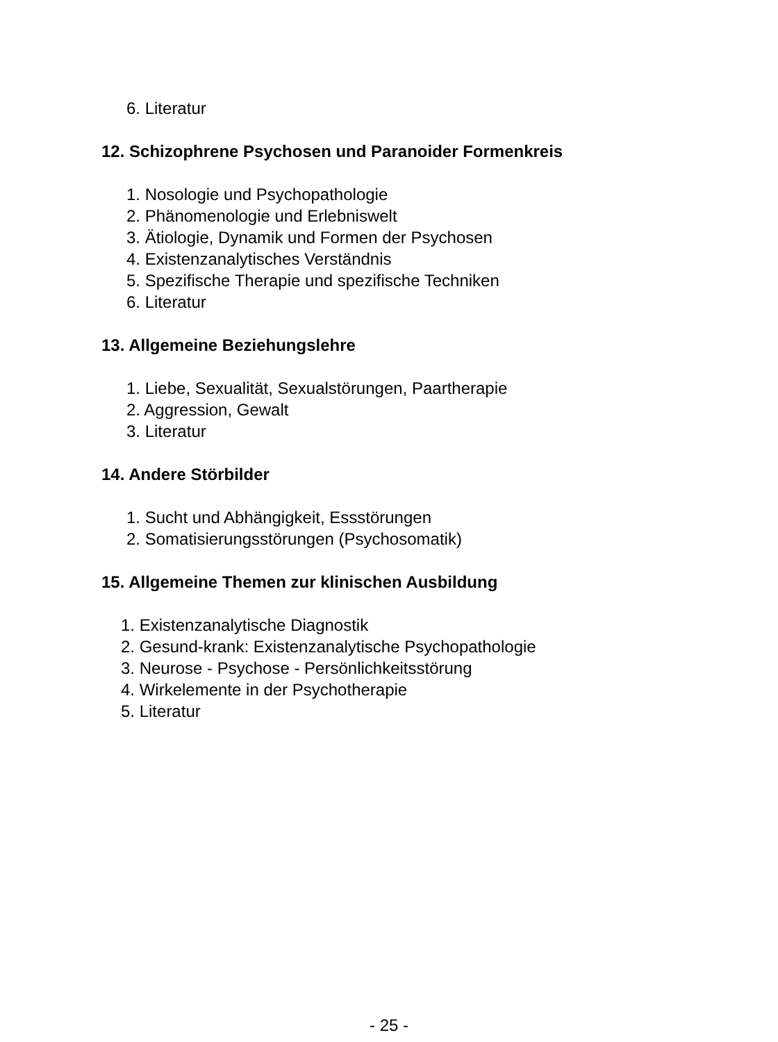6. Literatur
12. Schizophrene Psychosen und Paranoider Formenkreis
1. Nosologie und Psychopathologie
2. Phänomenologie und Erlebniswelt
3. Ätiologie, Dynamik und Formen der Psychosen
4. Existenzanalytisches Verständnis
5. Spezifische Therapie und spezifische Techniken
6. Literatur
13. Allgemeine Beziehungslehre
1. Liebe, Sexualität, Sexualstörungen, Paartherapie
2. Aggression, Gewalt
3. Literatur
14. Andere Störbilder
1. Sucht und Abhängigkeit, Essstörungen
2. Somatisierungsstörungen (Psychosomatik)
15. Allgemeine Themen zur klinischen Ausbildung
1. Existenzanalytische Diagnostik
2. Gesund-krank: Existenzanalytische Psychopathologie
3. Neurose - Psychose - Persönlichkeitsstörung
4. Wirkelemente in der Psychotherapie
5. Literatur
- 25 -